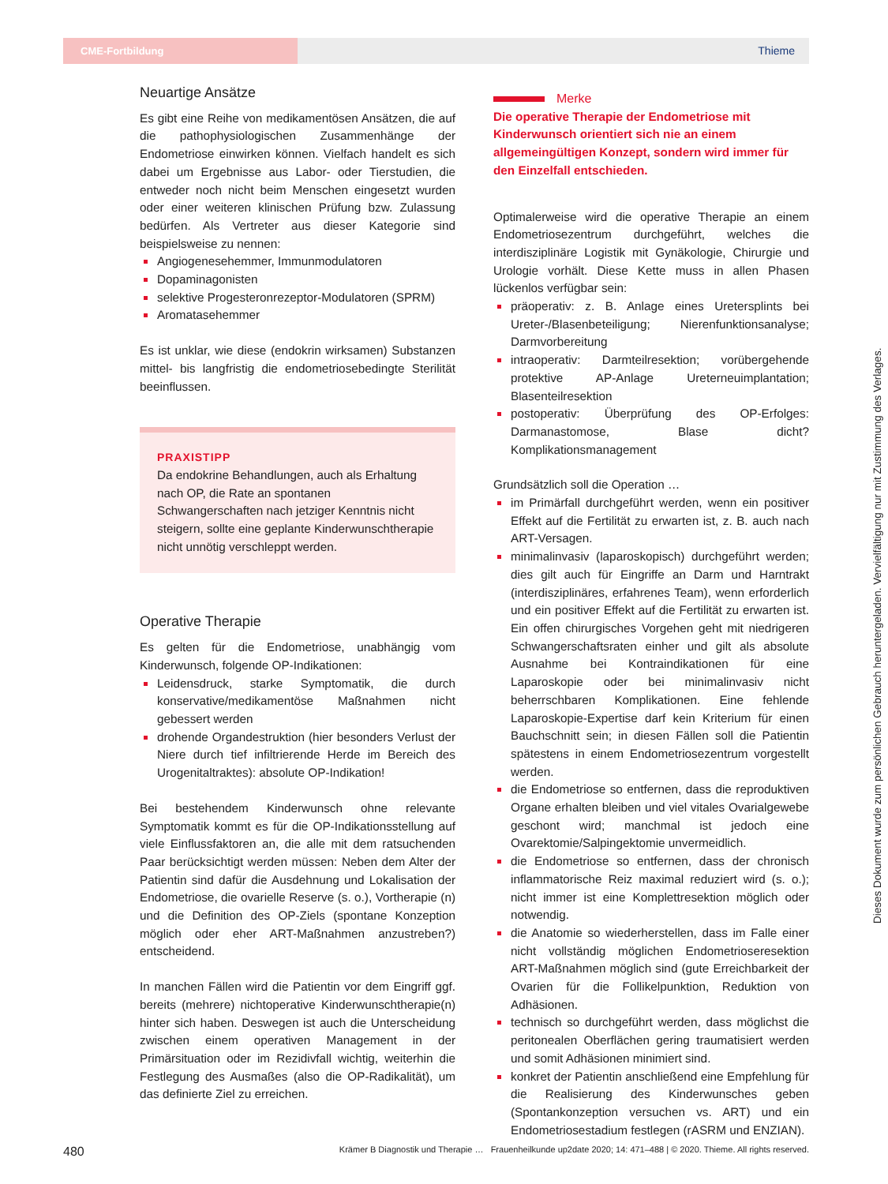CME-Fortbildung
Thieme
Neuartige Ansätze
Es gibt eine Reihe von medikamentösen Ansätzen, die auf die pathophysiologischen Zusammenhänge der Endometriose einwirken können. Vielfach handelt es sich dabei um Ergebnisse aus Labor- oder Tierstudien, die entweder noch nicht beim Menschen eingesetzt wurden oder einer weiteren klinischen Prüfung bzw. Zulassung bedürfen. Als Vertreter aus dieser Kategorie sind beispielsweise zu nennen:
Angiogenesehemmer, Immunmodulatoren
Dopaminagonisten
selektive Progesteronrezeptor-Modulatoren (SPRM)
Aromatasehemmer
Es ist unklar, wie diese (endokrin wirksamen) Substanzen mittel- bis langfristig die endometriosebedingte Sterilität beeinflussen.
PRAXISTIPP
Da endokrine Behandlungen, auch als Erhaltung nach OP, die Rate an spontanen Schwangerschaften nach jetziger Kenntnis nicht steigern, sollte eine geplante Kinderwunschtherapie nicht unnötig verschleppt werden.
Operative Therapie
Es gelten für die Endometriose, unabhängig vom Kinderwunsch, folgende OP-Indikationen:
Leidensdruck, starke Symptomatik, die durch konservative/medikamentöse Maßnahmen nicht gebessert werden
drohende Organdestruktion (hier besonders Verlust der Niere durch tief infiltrierende Herde im Bereich des Urogenitaltraktes): absolute OP-Indikation!
Bei bestehendem Kinderwunsch ohne relevante Symptomatik kommt es für die OP-Indikationsstellung auf viele Einflussfaktoren an, die alle mit dem ratsuchenden Paar berücksichtigt werden müssen: Neben dem Alter der Patientin sind dafür die Ausdehnung und Lokalisation der Endometriose, die ovarielle Reserve (s. o.), Vortherapie (n) und die Definition des OP-Ziels (spontane Konzeption möglich oder eher ART-Maßnahmen anzustreben?) entscheidend.
In manchen Fällen wird die Patientin vor dem Eingriff ggf. bereits (mehrere) nichtoperative Kinderwunschtherapie(n) hinter sich haben. Deswegen ist auch die Unterscheidung zwischen einem operativen Management in der Primärsituation oder im Rezidivfall wichtig, weiterhin die Festlegung des Ausmaßes (also die OP-Radikalität), um das definierte Ziel zu erreichen.
Merke
Die operative Therapie der Endometriose mit Kinderwunsch orientiert sich nie an einem allgemeingültigen Konzept, sondern wird immer für den Einzelfall entschieden.
Optimalerweise wird die operative Therapie an einem Endometriosezentrum durchgeführt, welches die interdisziplinäre Logistik mit Gynäkologie, Chirurgie und Urologie vorhält. Diese Kette muss in allen Phasen lückenlos verfügbar sein:
präoperativ: z. B. Anlage eines Uretersplints bei Ureter-/Blasenbeteiligung; Nierenfunktionsanalyse; Darmvorbereitung
intraoperativ: Darmteilresektion; vorübergehende protektive AP-Anlage Ureterneuimplantation; Blasenteilresektion
postoperativ: Überprüfung des OP-Erfolges: Darmanastomose, Blase dicht? Komplikationsmanagement
Grundsätzlich soll die Operation …
im Primärfall durchgeführt werden, wenn ein positiver Effekt auf die Fertilität zu erwarten ist, z. B. auch nach ART-Versagen.
minimalinvasiv (laparoskopisch) durchgeführt werden; dies gilt auch für Eingriffe an Darm und Harntrakt (interdisziplinäres, erfahrenes Team), wenn erforderlich und ein positiver Effekt auf die Fertilität zu erwarten ist. Ein offen chirurgisches Vorgehen geht mit niedrigeren Schwangerschaftsraten einher und gilt als absolute Ausnahme bei Kontraindikationen für eine Laparoskopie oder bei minimalinvasiv nicht beherrschbaren Komplikationen. Eine fehlende Laparoskopie-Expertise darf kein Kriterium für einen Bauchschnitt sein; in diesen Fällen soll die Patientin spätestens in einem Endometriosezentrum vorgestellt werden.
die Endometriose so entfernen, dass die reproduktiven Organe erhalten bleiben und viel vitales Ovarialgewebe geschont wird; manchmal ist jedoch eine Ovarektomie/Salpingektomie unvermeidlich.
die Endometriose so entfernen, dass der chronisch inflammatorische Reiz maximal reduziert wird (s. o.); nicht immer ist eine Komplettresektion möglich oder notwendig.
die Anatomie so wiederherstellen, dass im Falle einer nicht vollständig möglichen Endometrioseresektion ART-Maßnahmen möglich sind (gute Erreichbarkeit der Ovarien für die Follikelpunktion, Reduktion von Adhäsionen.
technisch so durchgeführt werden, dass möglichst die peritonealen Oberflächen gering traumatisiert werden und somit Adhäsionen minimiert sind.
konkret der Patientin anschließend eine Empfehlung für die Realisierung des Kinderwunsches geben (Spontankonzeption versuchen vs. ART) und ein Endometriosestadium festlegen (rASRM und ENZIAN).
Dieses Dokument wurde zum persönlichen Gebrauch heruntergeladen. Vervielfältigung nur mit Zustimmung des Verlages.
480 Krämer B Diagnostik und Therapie … Frauenheilkunde up2date 2020; 14: 471–488 | © 2020. Thieme. All rights reserved.